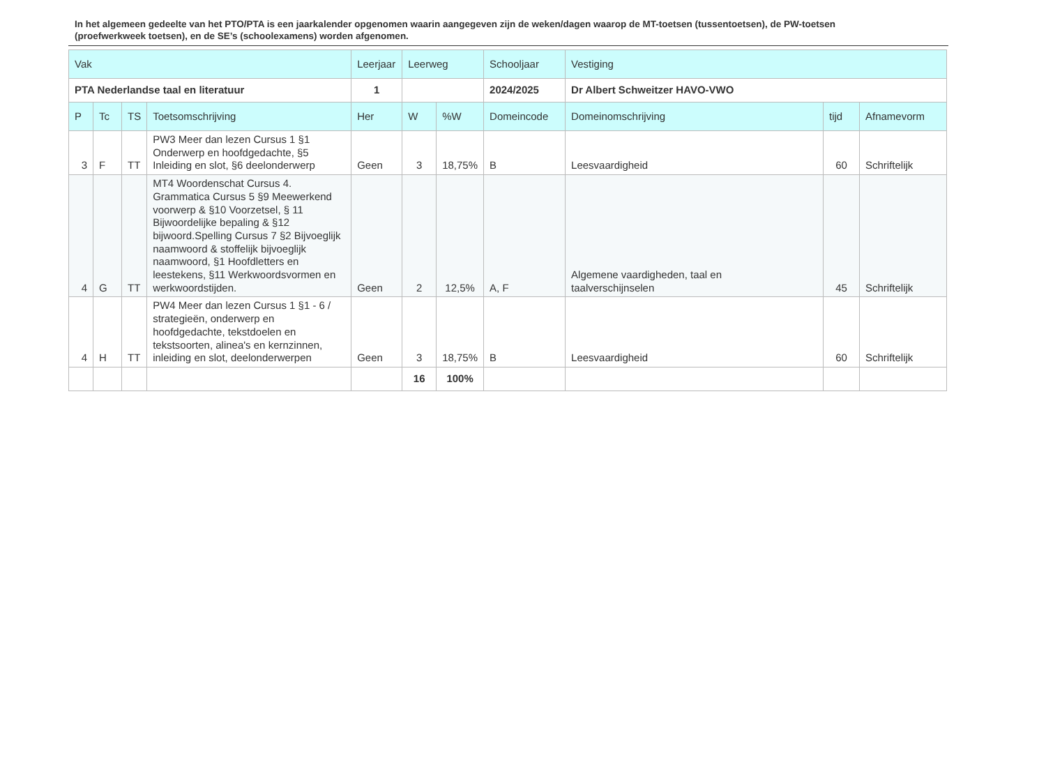In het algemeen gedeelte van het PTO/PTA is een jaarkalender opgenomen waarin aangegeven zijn de weken/dagen waarop de MT-toetsen (tussentoetsen), de PW-toetsen (proefwerkweek toetsen), en de SE’s (schoolexamens) worden afgenomen.
| Vak | | | | Leerjaar | Leerweg | | Schooljaar | Vestiging | | |
| --- | --- | --- | --- | --- | --- | --- | --- | --- | --- | --- |
| PTA Nederlandse taal en literatuur | | | | 1 | | | 2024/2025 | Dr Albert Schweitzer HAVO-VWO | | |
| P | Tc | TS | Toetsomschrijving | Her | W | %W | Domeincode | Domeinomschrijving | tijd | Afnamevorm |
| 3 | F | TT | PW3 Meer dan lezen Cursus 1 §1 Onderwerp en hoofdgedachte, §5 Inleiding en slot, §6 deelonderwerp | Geen | 3 | 18,75% | B | Leesvaardigheid | 60 | Schriftelijk |
| 4 | G | TT | MT4 Woordenschat Cursus 4. Grammatica Cursus 5 §9 Meewerkend voorwerp & §10 Voorzetsel, § 11 Bijwoordelijke bepaling & §12 bijwoord.Spelling Cursus 7 §2 Bijvoeglijk naamwoord & stoffelijk bijvoeglijk naamwoord, §1 Hoofdletters en leestekens, §11 Werkwoordsvormen en werkwoordstijden. | Geen | 2 | 12,5% | A, F | Algemene vaardigheden, taal en taalverschijnselen | 45 | Schriftelijk |
| 4 | H | TT | PW4 Meer dan lezen Cursus 1 §1 - 6 / strategieën, onderwerp en hoofdgedachte, tekstdoelen en tekstsoorten, alinea's en kernzinnen, inleiding en slot, deelonderwerpen | Geen | 3 | 18,75% | B | Leesvaardigheid | 60 | Schriftelijk |
| | | | | | 16 | 100% | | | | |